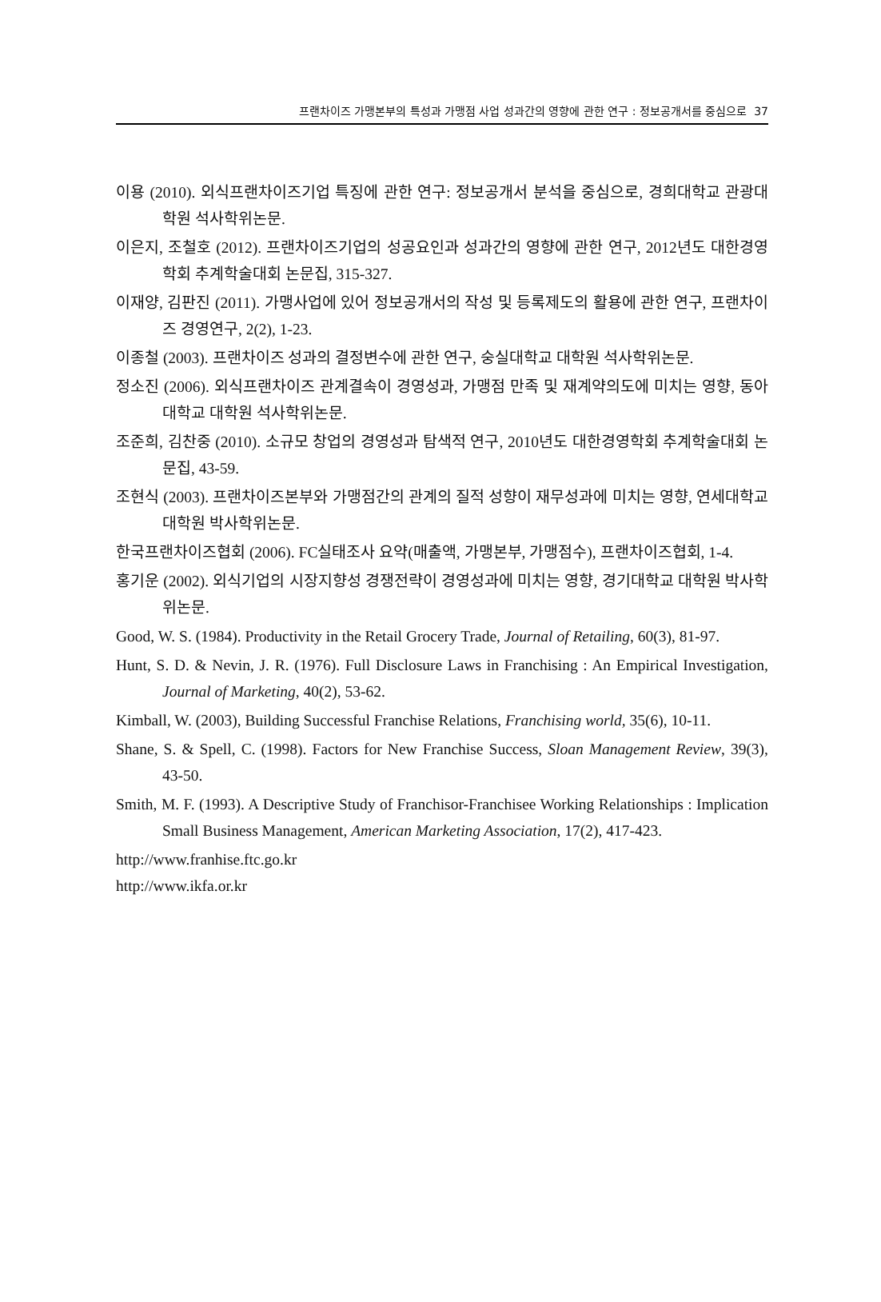프랜차이즈 가맹본부의 특성과 가맹점 사업 성과간의 영향에 관한 연구 : 정보공개서를 중심으로 37
이용 (2010). 외식프랜차이즈기업 특징에 관한 연구: 정보공개서 분석을 중심으로, 경희대학교 관광대학원 석사학위논문.
이은지, 조철호 (2012). 프랜차이즈기업의 성공요인과 성과간의 영향에 관한 연구, 2012년도 대한경영학회 추계학술대회 논문집, 315-327.
이재양, 김판진 (2011). 가맹사업에 있어 정보공개서의 작성 및 등록제도의 활용에 관한 연구, 프랜차이즈 경영연구, 2(2), 1-23.
이종철 (2003). 프랜차이즈 성과의 결정변수에 관한 연구, 숭실대학교 대학원 석사학위논문.
정소진 (2006). 외식프랜차이즈 관계결속이 경영성과, 가맹점 만족 및 재계약의도에 미치는 영향, 동아대학교 대학원 석사학위논문.
조준희, 김찬중 (2010). 소규모 창업의 경영성과 탐색적 연구, 2010년도 대한경영학회 추계학술대회 논문집, 43-59.
조현식 (2003). 프랜차이즈본부와 가맹점간의 관계의 질적 성향이 재무성과에 미치는 영향, 연세대학교 대학원 박사학위논문.
한국프랜차이즈협회 (2006). FC실태조사 요약(매출액, 가맹본부, 가맹점수), 프랜차이즈협회, 1-4.
홍기운 (2002). 외식기업의 시장지향성 경쟁전략이 경영성과에 미치는 영향, 경기대학교 대학원 박사학위논문.
Good, W. S. (1984). Productivity in the Retail Grocery Trade, Journal of Retailing, 60(3), 81-97.
Hunt, S. D. & Nevin, J. R. (1976). Full Disclosure Laws in Franchising : An Empirical Investigation, Journal of Marketing, 40(2), 53-62.
Kimball, W. (2003), Building Successful Franchise Relations, Franchising world, 35(6), 10-11.
Shane, S. & Spell, C. (1998). Factors for New Franchise Success, Sloan Management Review, 39(3), 43-50.
Smith, M. F. (1993). A Descriptive Study of Franchisor-Franchisee Working Relationships : Implication Small Business Management, American Marketing Association, 17(2), 417-423.
http://www.franhise.ftc.go.kr
http://www.ikfa.or.kr